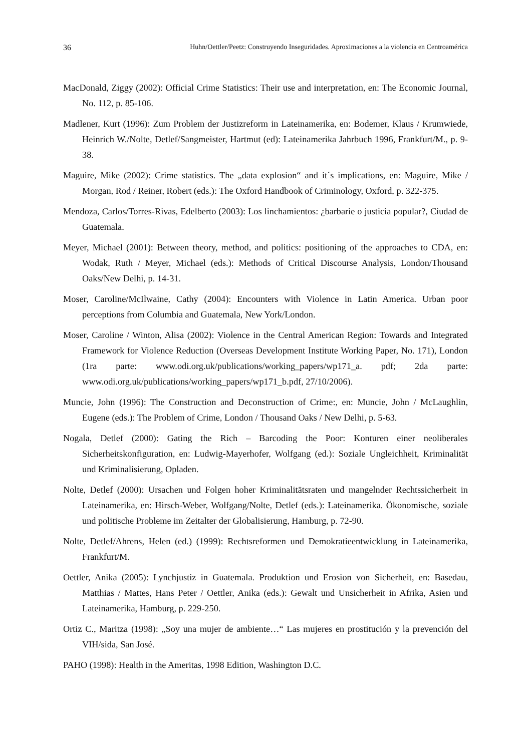36 Huhn/Oettler/Peetz: Construyendo Inseguridades. Aproximaciones a la violencia en Centroamérica
MacDonald, Ziggy (2002): Official Crime Statistics: Their use and interpretation, en: The Economic Journal, No. 112, p. 85-106.
Madlener, Kurt (1996): Zum Problem der Justizreform in Lateinamerika, en: Bodemer, Klaus / Krumwiede, Heinrich W./Nolte, Detlef/Sangmeister, Hartmut (ed): Lateinamerika Jahrbuch 1996, Frankfurt/M., p. 9-38.
Maguire, Mike (2002): Crime statistics. The „data explosion“ and it´s implications, en: Maguire, Mike / Morgan, Rod / Reiner, Robert (eds.): The Oxford Handbook of Criminology, Oxford, p. 322-375.
Mendoza, Carlos/Torres-Rivas, Edelberto (2003): Los linchamientos: ¿barbarie o justicia popular?, Ciudad de Guatemala.
Meyer, Michael (2001): Between theory, method, and politics: positioning of the approaches to CDA, en: Wodak, Ruth / Meyer, Michael (eds.): Methods of Critical Discourse Analysis, London/Thousand Oaks/New Delhi, p. 14-31.
Moser, Caroline/McIlwaine, Cathy (2004): Encounters with Violence in Latin America. Urban poor perceptions from Columbia and Guatemala, New York/London.
Moser, Caroline / Winton, Alisa (2002): Violence in the Central American Region: Towards and Integrated Framework for Violence Reduction (Overseas Development Institute Working Paper, No. 171), London (1ra parte: www.odi.org.uk/publications/working_papers/wp171_a. pdf; 2da parte: www.odi.org.uk/publications/working_papers/wp171_b.pdf, 27/10/2006).
Muncie, John (1996): The Construction and Deconstruction of Crime:, en: Muncie, John / McLaughlin, Eugene (eds.): The Problem of Crime, London / Thousand Oaks / New Delhi, p. 5-63.
Nogala, Detlef (2000): Gating the Rich – Barcoding the Poor: Konturen einer neoliberales Sicherheitskonfiguration, en: Ludwig-Mayerhofer, Wolfgang (ed.): Soziale Ungleichheit, Kriminalität und Kriminalisierung, Opladen.
Nolte, Detlef (2000): Ursachen und Folgen hoher Kriminalitätsraten und mangelnder Rechts­sicherheit in Lateinamerika, en: Hirsch-Weber, Wolfgang/Nolte, Detlef (eds.): Lateinamerika. Ökonomische, soziale und politische Probleme im Zeitalter der Globalisierung, Hamburg, p. 72-90.
Nolte, Detlef/Ahrens, Helen (ed.) (1999): Rechtsreformen und Demokratieentwicklung in Latein­amerika, Frankfurt/M.
Oettler, Anika (2005): Lynchjustiz in Guatemala. Produktion und Erosion von Sicherheit, en: Basedau, Matthias / Mattes, Hans Peter / Oettler, Anika (eds.): Gewalt und Unsicherheit in Afrika, Asien und Lateinamerika, Hamburg, p. 229-250.
Ortiz C., Maritza (1998): „Soy una mujer de ambiente…“ Las mujeres en prostitución y la prevención del VIH/sida, San José.
PAHO (1998): Health in the Ameritas, 1998 Edition, Washington D.C.